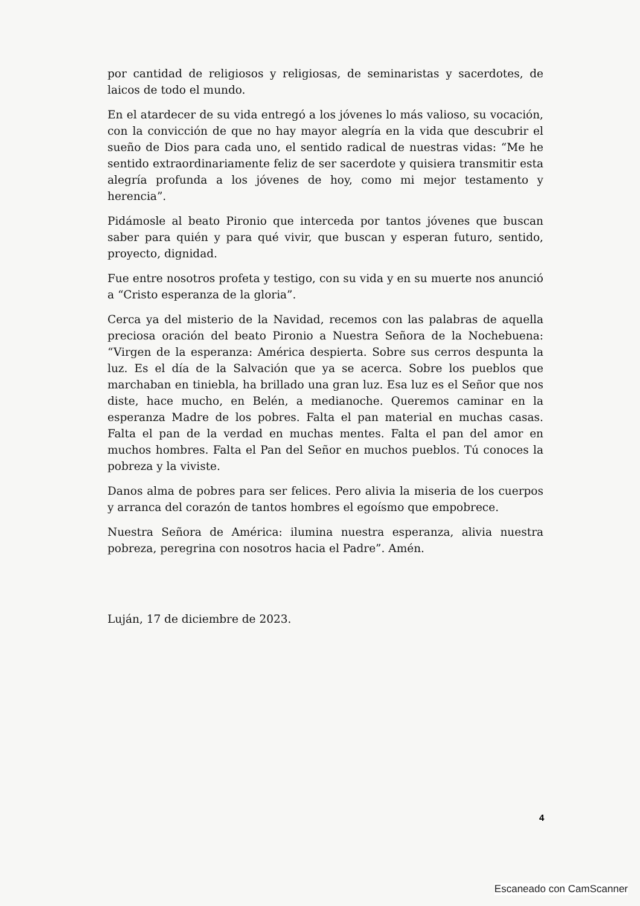por cantidad de religiosos y religiosas, de seminaristas y sacerdotes, de laicos de todo el mundo.
En el atardecer de su vida entregó a los jóvenes lo más valioso, su vocación, con la convicción de que no hay mayor alegría en la vida que descubrir el sueño de Dios para cada uno, el sentido radical de nuestras vidas: “Me he sentido extraordinariamente feliz de ser sacerdote y quisiera transmitir esta alegría profunda a los jóvenes de hoy, como mi mejor testamento y herencia”.
Pidámosle al beato Pironio que interceda por tantos jóvenes que buscan saber para quién y para qué vivir, que buscan y esperan futuro, sentido, proyecto, dignidad.
Fue entre nosotros profeta y testigo, con su vida y en su muerte nos anunció a “Cristo esperanza de la gloria”.
Cerca ya del misterio de la Navidad, recemos con las palabras de aquella preciosa oración del beato Pironio a Nuestra Señora de la Nochebuena: “Virgen de la esperanza: América despierta. Sobre sus cerros despunta la luz. Es el día de la Salvación que ya se acerca. Sobre los pueblos que marchaban en tiniebla, ha brillado una gran luz. Esa luz es el Señor que nos diste, hace mucho, en Belén, a medianoche. Queremos caminar en la esperanza Madre de los pobres. Falta el pan material en muchas casas. Falta el pan de la verdad en muchas mentes. Falta el pan del amor en muchos hombres. Falta el Pan del Señor en muchos pueblos. Tú conoces la pobreza y la viviste.
Danos alma de pobres para ser felices. Pero alivia la miseria de los cuerpos y arranca del corazón de tantos hombres el egoísmo que empobrece.
Nuestra Señora de América: ilumina nuestra esperanza, alivia nuestra pobreza, peregrina con nosotros hacia el Padre”. Amén.
Luján, 17 de diciembre de 2023.
4
Escaneado con CamScanner